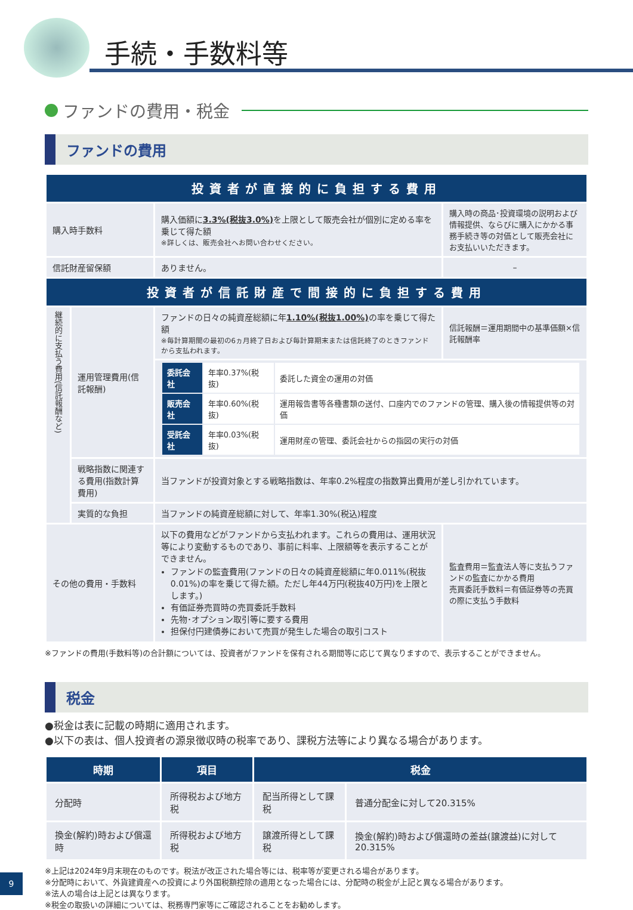手続・手数料等
ファンドの費用・税金
ファンドの費用
| 投資者が直接的に負担する費用 | | | |
| --- | --- | --- | --- |
| 購入時手数料 | | 購入価額に 3.3%(税抜3.0%) を上限として販売会社が個別に定める率を乗じて得た額 ※詳しくは、販売会社へお問い合わせください。 | 購入時の商品･投資環境の説明および情報提供、ならびに購入にかかる事務手続き等の対価として販売会社にお支払いいただきます。 |
| 信託財産留保額 | | ありません。 | – |
| 投資者が信託財産で間接的に負担する費用 | | | |
| 継続的に支払う費用(信託報酬など) | 運用管理費用(信託報酬) | ファンドの日々の純資産総額に年 1.10%(税抜1.00%) の率を乗じて得た額 ※毎計算期間の最初の6ヵ月終了日および毎計算期末または信託終了のときファンドから支払われます。 | 信託報酬＝運用期間中の基準価額×信託報酬率 |
| | | / 委託会社 / 年率0.37%(税抜) / 委託した資金の運用の対価 / / 販売会社 / 年率0.60%(税抜) / 運用報告書等各種書類の送付、口座内でのファンドの管理、購入後の情報提供等の対価 / / 受託会社 / 年率0.03%(税抜) / 運用財産の管理、委託会社からの指図の実行の対価 / | |
| | 戦略指数に関連する費用(指数計算費用) | 当ファンドが投資対象とする戦略指数は、年率0.2%程度の指数算出費用が差し引かれています。 | |
| | 実質的な負担 | 当ファンドの純資産総額に対して、年率1.30%(税込)程度 | |
| その他の費用・手数料 | | 以下の費用などがファンドから支払われます。これらの費用は、運用状況等により変動するものであり、事前に料率、上限額等を表示することができません。 ファンドの監査費用(ファンドの日々の純資産総額に年0.011%(税抜0.01%)の率を乗じて得た額。ただし年44万円(税抜40万円)を上限とします。) 有価証券売買時の売買委託手数料 先物･オプション取引等に要する費用 担保付円建債券において売買が発生した場合の取引コスト | 監査費用＝監査法人等に支払うファンドの監査にかかる費用 売買委託手数料＝有価証券等の売買の際に支払う手数料 |
※ファンドの費用(手数料等)の合計額については、投資者がファンドを保有される期間等に応じて異なりますので、表示することができません。
税金
●税金は表に記載の時期に適用されます。
●以下の表は、個人投資者の源泉徴収時の税率であり、課税方法等により異なる場合があります。
| 時期 | 項目 | 税金 | |
| --- | --- | --- | --- |
| 分配時 | 所得税および地方税 | 配当所得として課税 | 普通分配金に対して20.315% |
| 換金(解約)時および償還時 | 所得税および地方税 | 譲渡所得として課税 | 換金(解約)時および償還時の差益(譲渡益)に対して20.315% |
※上記は2024年9月末現在のものです。税法が改正された場合等には、税率等が変更される場合があります。
※分配時において、外貨建資産への投資により外国税額控除の適用となった場合には、分配時の税金が上記と異なる場合があります。
※法人の場合は上記とは異なります。
※税金の取扱いの詳細については、税務専門家等にご確認されることをお勧めします。
9